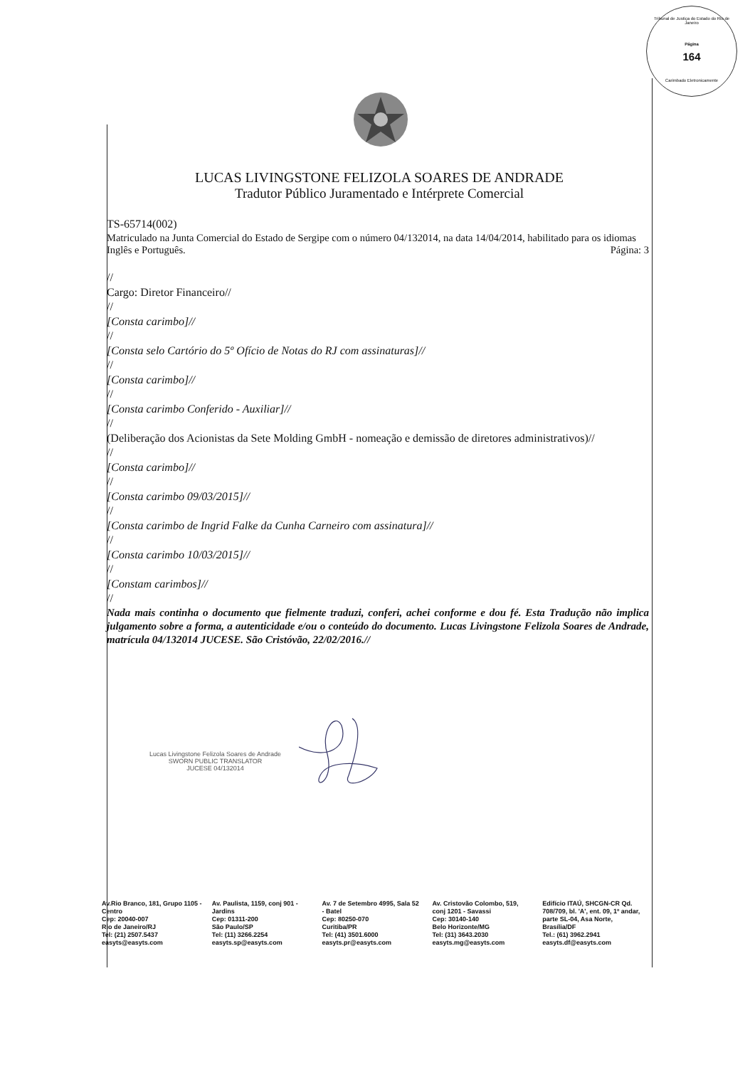Tribunal de Justiça do Estado do Rio de Janeiro
Página
164
Carimbado Eletronicamente
LUCAS LIVINGSTONE FELIZOLA SOARES DE ANDRADE
Tradutor Público Juramentado e Intérprete Comercial
TS-65714(002)
Matriculado na Junta Comercial do Estado de Sergipe com o número 04/132014, na data 14/04/2014, habilitado para os idiomas Inglês e Português. Página: 3
//
Cargo: Diretor Financeiro//
//
[Consta carimbo]//
//
[Consta selo Cartório do 5º Ofício de Notas do RJ com assinaturas]//
//
[Consta carimbo]//
//
[Consta carimbo Conferido - Auxiliar]//
//
(Deliberação dos Acionistas da Sete Molding GmbH - nomeação e demissão de diretores administrativos)//
//
[Consta carimbo]//
//
[Consta carimbo 09/03/2015]//
//
[Consta carimbo de Ingrid Falke da Cunha Carneiro com assinatura]//
//
[Consta carimbo 10/03/2015]//
//
[Constam carimbos]//
//
Nada mais continha o documento que fielmente traduzi, conferi, achei conforme e dou fé. Esta Tradução não implica julgamento sobre a forma, a autenticidade e/ou o conteúdo do documento. Lucas Livingstone Felizola Soares de Andrade, matrícula 04/132014 JUCESE. São Cristóvão, 22/02/2016.//
Lucas Livingstone Felizola Soares de Andrade
SWORN PUBLIC TRANSLATOR
JUCESE 04/132014
Av.Rio Branco, 181, Grupo 1105 - Centro
Cep: 20040-007
Rio de Janeiro/RJ
Tel: (21) 2507.5437
easyts@easyts.com
Av. Paulista, 1159, conj 901 - Jardins
Cep: 01311-200
São Paulo/SP
Tel: (11) 3266.2254
easyts.sp@easyts.com
Av. 7 de Setembro 4995, Sala 52 - Batel
Cep: 80250-070
Curitiba/PR
Tel: (41) 3501.6000
easyts.pr@easyts.com
Av. Cristovão Colombo, 519, conj 1201 - Savassi
Cep: 30140-140
Belo Horizonte/MG
Tel: (31) 3643.2030
easyts.mg@easyts.com
Edifício ITAÚ, SHCGN-CR Qd. 708/709, bl. 'A', ent. 09, 1º andar, parte SL-04, Asa Norte, Brasília/DF
Tel.: (61) 3962.2941
easyts.df@easyts.com